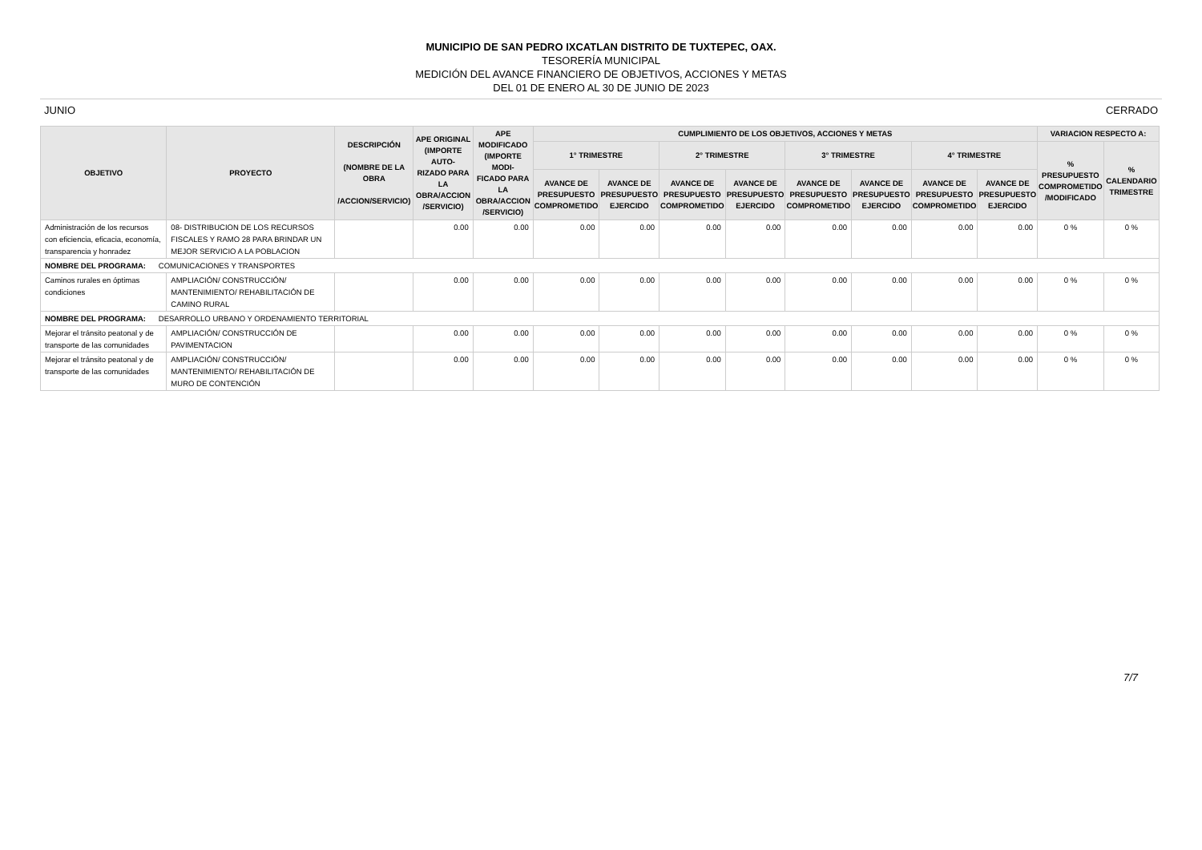MUNICIPIO DE SAN PEDRO IXCATLAN DISTRITO DE TUXTEPEC, OAX.
TESORERÍA MUNICIPAL
MEDICIÓN DEL AVANCE FINANCIERO DE OBJETIVOS, ACCIONES Y METAS
DEL 01 DE ENERO AL 30 DE JUNIO DE 2023
JUNIO CERRADO
| OBJETIVO | PROYECTO | DESCRIPCIÓN (NOMBRE DE LA OBRA /ACCION/SERVICIO) | APE ORIGINAL (IMPORTE AUTO- RIZADO PARA LA OBRA/ACCION /SERVICIO) | APE MODIFICADO (IMPORTE MODI- FICADO PARA LA OBRA/ACCION /SERVICIO) | CUMPLIMIENTO DE LOS OBJETIVOS, ACCIONES Y METAS | | | | | | | | VARIACION RESPECTO A: | |
| --- | --- | --- | --- | --- | --- | --- | --- | --- | --- | --- | --- | --- | --- | --- |
| | | | | | 1° TRIMESTRE | | 2° TRIMESTRE | | 3° TRIMESTRE | | 4° TRIMESTRE | | % PRESUPUESTO COMPROMETIDO /MODIFICADO | % CALENDARIO TRIMESTRE |
| | | | | | AVANCE DE PRESUPUESTO COMPROMETIDO | AVANCE DE PRESUPUESTO EJERCIDO | AVANCE DE PRESUPUESTO COMPROMETIDO | AVANCE DE PRESUPUESTO EJERCIDO | AVANCE DE PRESUPUESTO COMPROMETIDO | AVANCE DE PRESUPUESTO EJERCIDO | AVANCE DE PRESUPUESTO COMPROMETIDO | AVANCE DE PRESUPUESTO EJERCIDO | | |
| Administración de los recursos con eficiencia, eficacia, economía, transparencia y honradez | 08- DISTRIBUCION DE LOS RECURSOS FISCALES Y RAMO 28 PARA BRINDAR UN MEJOR SERVICIO A LA POBLACION | | 0.00 | 0.00 | 0.00 | 0.00 | 0.00 | 0.00 | 0.00 | 0.00 | 0.00 | 0.00 | 0 % | 0 % |
| NOMBRE DEL PROGRAMA: COMUNICACIONES Y TRANSPORTES | | | | | | | | | | | | | | |
| Caminos rurales en óptimas condiciones | AMPLIACIÓN/ CONSTRUCCIÓN/ MANTENIMIENTO/ REHABILITACIÓN DE CAMINO RURAL | | 0.00 | 0.00 | 0.00 | 0.00 | 0.00 | 0.00 | 0.00 | 0.00 | 0.00 | 0.00 | 0 % | 0 % |
| NOMBRE DEL PROGRAMA: DESARROLLO URBANO Y ORDENAMIENTO TERRITORIAL | | | | | | | | | | | | | | |
| Mejorar el tránsito peatonal y de transporte de las comunidades | AMPLIACIÓN/ CONSTRUCCIÓN DE PAVIMENTACION | | 0.00 | 0.00 | 0.00 | 0.00 | 0.00 | 0.00 | 0.00 | 0.00 | 0.00 | 0.00 | 0 % | 0 % |
| Mejorar el tránsito peatonal y de transporte de las comunidades | AMPLIACIÓN/ CONSTRUCCIÓN/ MANTENIMIENTO/ REHABILITACIÓN DE MURO DE CONTENCIÓN | | 0.00 | 0.00 | 0.00 | 0.00 | 0.00 | 0.00 | 0.00 | 0.00 | 0.00 | 0.00 | 0 % | 0 % |
7/7